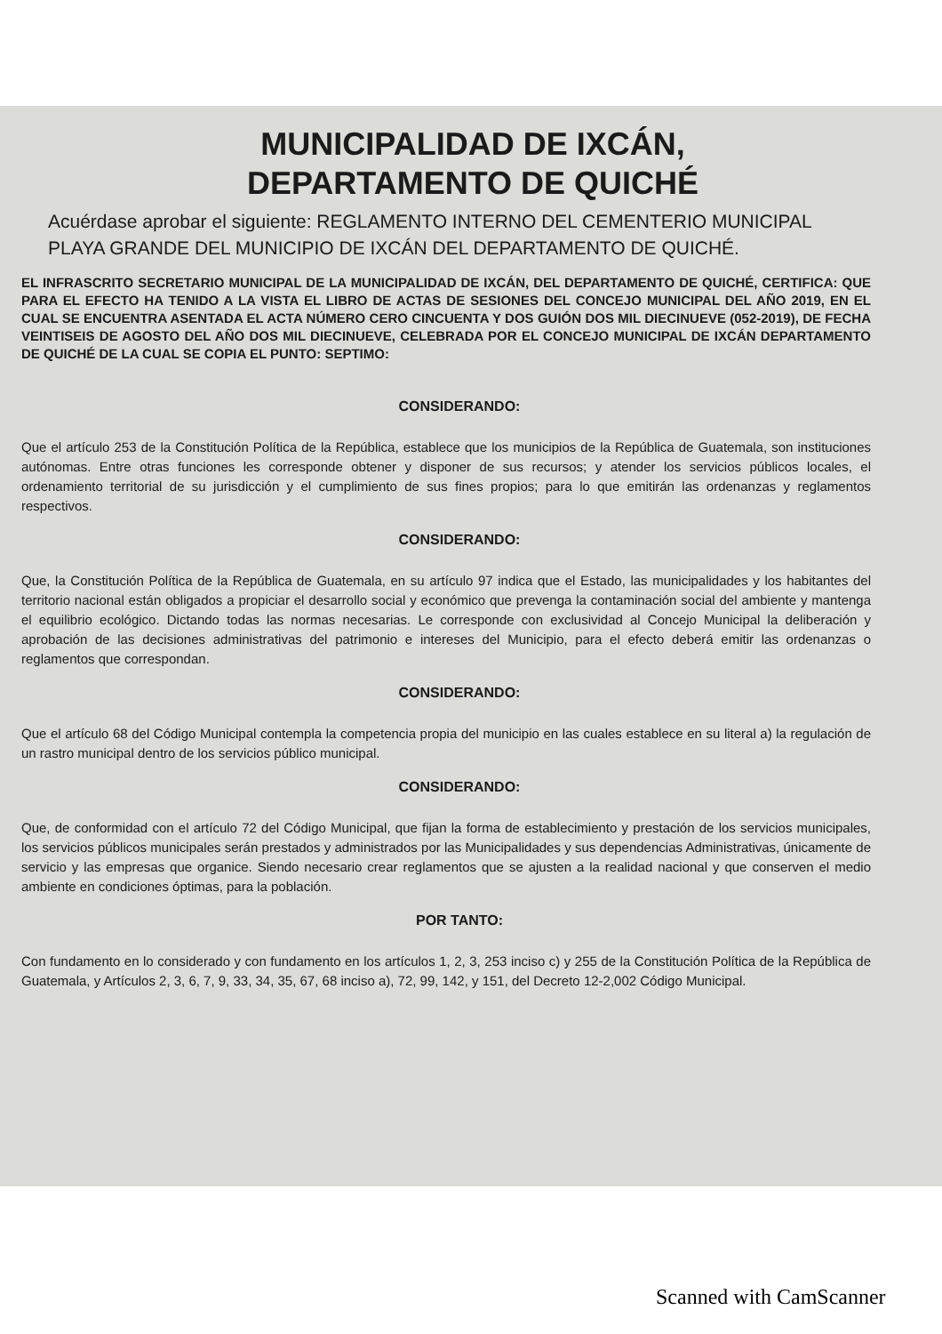MUNICIPALIDAD DE IXCÁN,
DEPARTAMENTO DE QUICHÉ
Acuérdase aprobar el siguiente: REGLAMENTO INTERNO DEL CEMENTERIO MUNICIPAL PLAYA GRANDE DEL MUNICIPIO DE IXCÁN DEL DEPARTAMENTO DE QUICHÉ.
EL INFRASCRITO SECRETARIO MUNICIPAL DE LA MUNICIPALIDAD DE IXCÁN, DEL DEPARTAMENTO DE QUICHÉ, CERTIFICA: QUE PARA EL EFECTO HA TENIDO A LA VISTA EL LIBRO DE ACTAS DE SESIONES DEL CONCEJO MUNICIPAL DEL AÑO 2019, EN EL CUAL SE ENCUENTRA ASENTADA EL ACTA NÚMERO CERO CINCUENTA Y DOS GUIÓN DOS MIL DIECINUEVE (052-2019), DE FECHA VEINTISEIS DE AGOSTO DEL AÑO DOS MIL DIECINUEVE, CELEBRADA POR EL CONCEJO MUNICIPAL DE IXCÁN DEPARTAMENTO DE QUICHÉ DE LA CUAL SE COPIA EL PUNTO: SEPTIMO:
CONSIDERANDO:
Que el artículo 253 de la Constitución Política de la República, establece que los municipios de la República de Guatemala, son instituciones autónomas. Entre otras funciones les corresponde obtener y disponer de sus recursos; y atender los servicios públicos locales, el ordenamiento territorial de su jurisdicción y el cumplimiento de sus fines propios; para lo que emitirán las ordenanzas y reglamentos respectivos.
CONSIDERANDO:
Que, la Constitución Política de la República de Guatemala, en su artículo 97 indica que el Estado, las municipalidades y los habitantes del territorio nacional están obligados a propiciar el desarrollo social y económico que prevenga la contaminación social del ambiente y mantenga el equilibrio ecológico. Dictando todas las normas necesarias. Le corresponde con exclusividad al Concejo Municipal la deliberación y aprobación de las decisiones administrativas del patrimonio e intereses del Municipio, para el efecto deberá emitir las ordenanzas o reglamentos que correspondan.
CONSIDERANDO:
Que el artículo 68 del Código Municipal contempla la competencia propia del municipio en las cuales establece en su literal a) la regulación de un rastro municipal dentro de los servicios público municipal.
CONSIDERANDO:
Que, de conformidad con el artículo 72 del Código Municipal, que fijan la forma de establecimiento y prestación de los servicios municipales, los servicios públicos municipales serán prestados y administrados por las Municipalidades y sus dependencias Administrativas, únicamente de servicio y las empresas que organice. Siendo necesario crear reglamentos que se ajusten a la realidad nacional y que conserven el medio ambiente en condiciones óptimas, para la población.
POR TANTO:
Con fundamento en lo considerado y con fundamento en los artículos 1, 2, 3, 253 inciso c) y 255 de la Constitución Política de la República de Guatemala, y Artículos 2, 3, 6, 7, 9, 33, 34, 35, 67, 68 inciso a), 72, 99, 142, y 151, del Decreto 12-2,002 Código Municipal.
Scanned with CamScanner